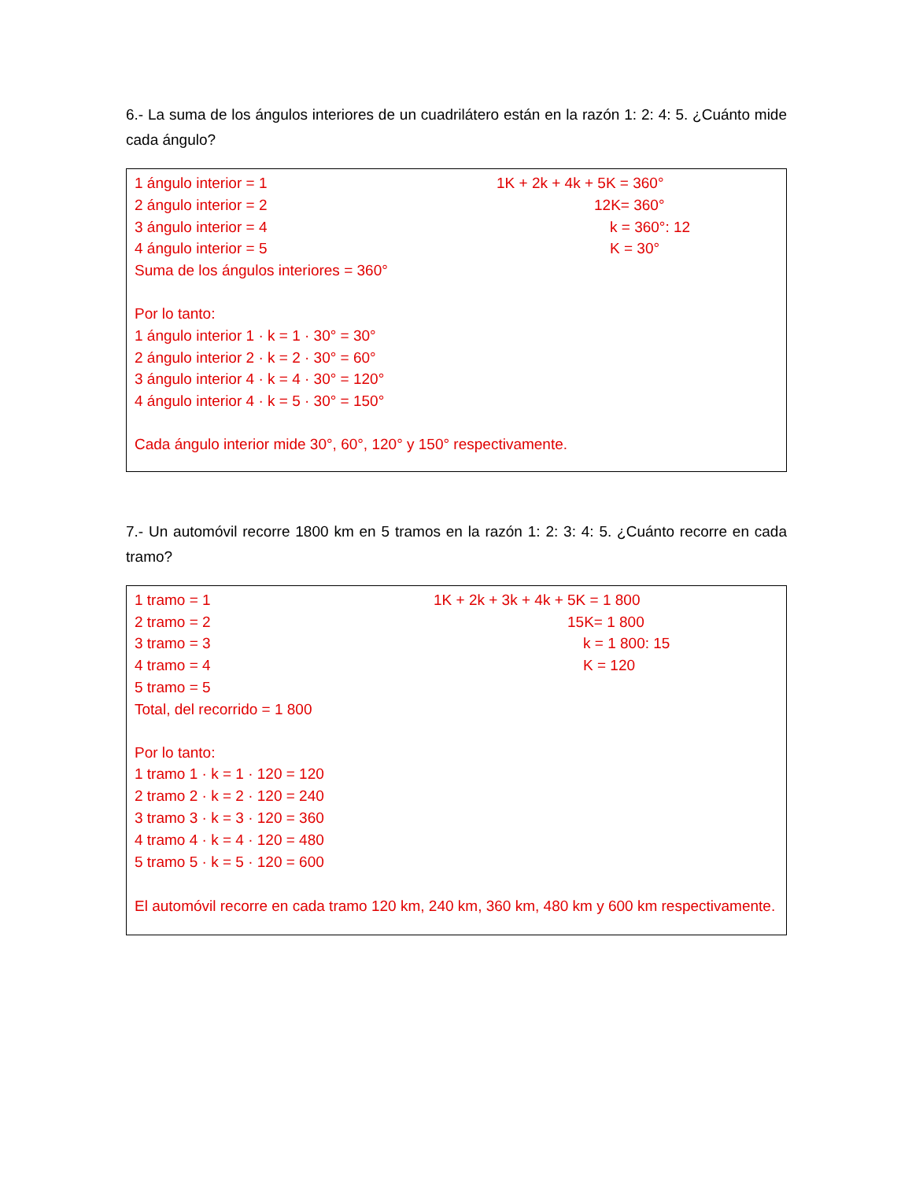6.- La suma de los ángulos interiores de un cuadrilátero están en la razón 1: 2: 4: 5. ¿Cuánto mide cada ángulo?
1 ángulo interior = 1 1K + 2k + 4k + 5K = 360°
2 ángulo interior = 2 12K= 360°
3 ángulo interior = 4 k = 360°: 12
4 ángulo interior = 5 K = 30°
Suma de los ángulos interiores = 360°
Por lo tanto:
1 ángulo interior 1 · k = 1 · 30° = 30°
2 ángulo interior 2 · k = 2 · 30° = 60°
3 ángulo interior 4 · k = 4 · 30° = 120°
4 ángulo interior 4 · k = 5 · 30° = 150°
Cada ángulo interior mide 30°, 60°, 120° y 150° respectivamente.
7.- Un automóvil recorre 1800 km en 5 tramos en la razón 1: 2: 3: 4: 5. ¿Cuánto recorre en cada tramo?
1 tramo = 1 1K + 2k + 3k + 4k + 5K = 1 800
2 tramo = 2 15K= 1 800
3 tramo = 3 k = 1 800: 15
4 tramo = 4 K = 120
5 tramo = 5
Total, del recorrido = 1 800
Por lo tanto:
1 tramo 1 · k = 1 · 120 = 120
2 tramo 2 · k = 2 · 120 = 240
3 tramo 3 · k = 3 · 120 = 360
4 tramo 4 · k = 4 · 120 = 480
5 tramo 5 · k = 5 · 120 = 600
El automóvil recorre en cada tramo 120 km, 240 km, 360 km, 480 km y 600 km respectivamente.